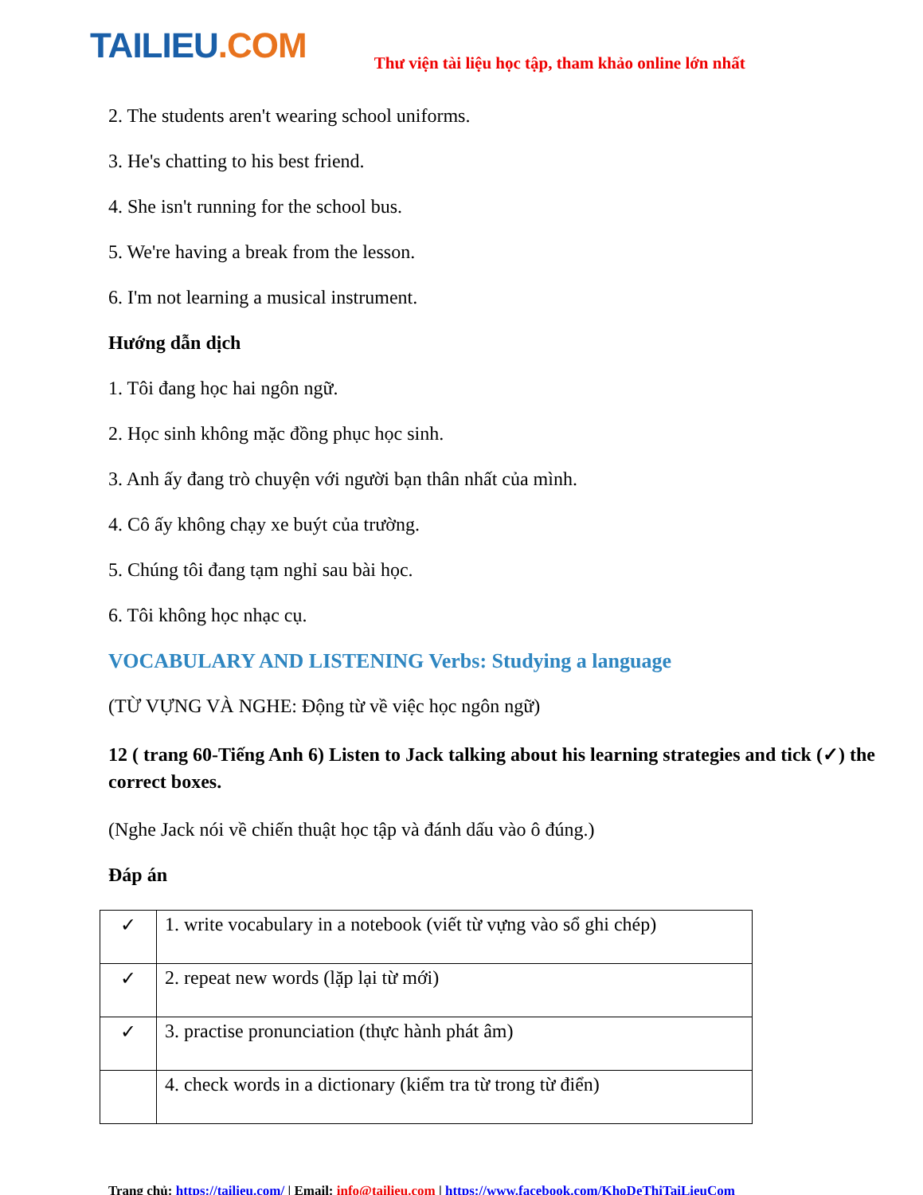TAILIEU.COM
Thư viện tài liệu học tập, tham khảo online lớn nhất
2. The students aren't wearing school uniforms.
3. He's chatting to his best friend.
4. She isn't running for the school bus.
5. We're having a break from the lesson.
6. I'm not learning a musical instrument.
Hướng dẫn dịch
1. Tôi đang học hai ngôn ngữ.
2. Học sinh không mặc đồng phục học sinh.
3. Anh ấy đang trò chuyện với người bạn thân nhất của mình.
4. Cô ấy không chạy xe buýt của trường.
5. Chúng tôi đang tạm nghỉ sau bài học.
6. Tôi không học nhạc cụ.
VOCABULARY AND LISTENING Verbs: Studying a language
(TỪ VỰNG VÀ NGHE: Động từ về việc học ngôn ngữ)
12 ( trang 60-Tiếng Anh 6) Listen to Jack talking about his learning strategies and tick (✓) the correct boxes.
(Nghe Jack nói về chiến thuật học tập và đánh dấu vào ô đúng.)
Đáp án
| ✓ | 1. write vocabulary in a notebook (viết từ vựng vào sổ ghi chép) |
| ✓ | 2. repeat new words (lặp lại từ mới) |
| ✓ | 3. practise pronunciation (thực hành phát âm) |
| | 4. check words in a dictionary (kiểm tra từ trong từ điển) |
Trang chủ: https://tailieu.com/ | Email: info@tailieu.com | https://www.facebook.com/KhoDeThiTaiLieuCom